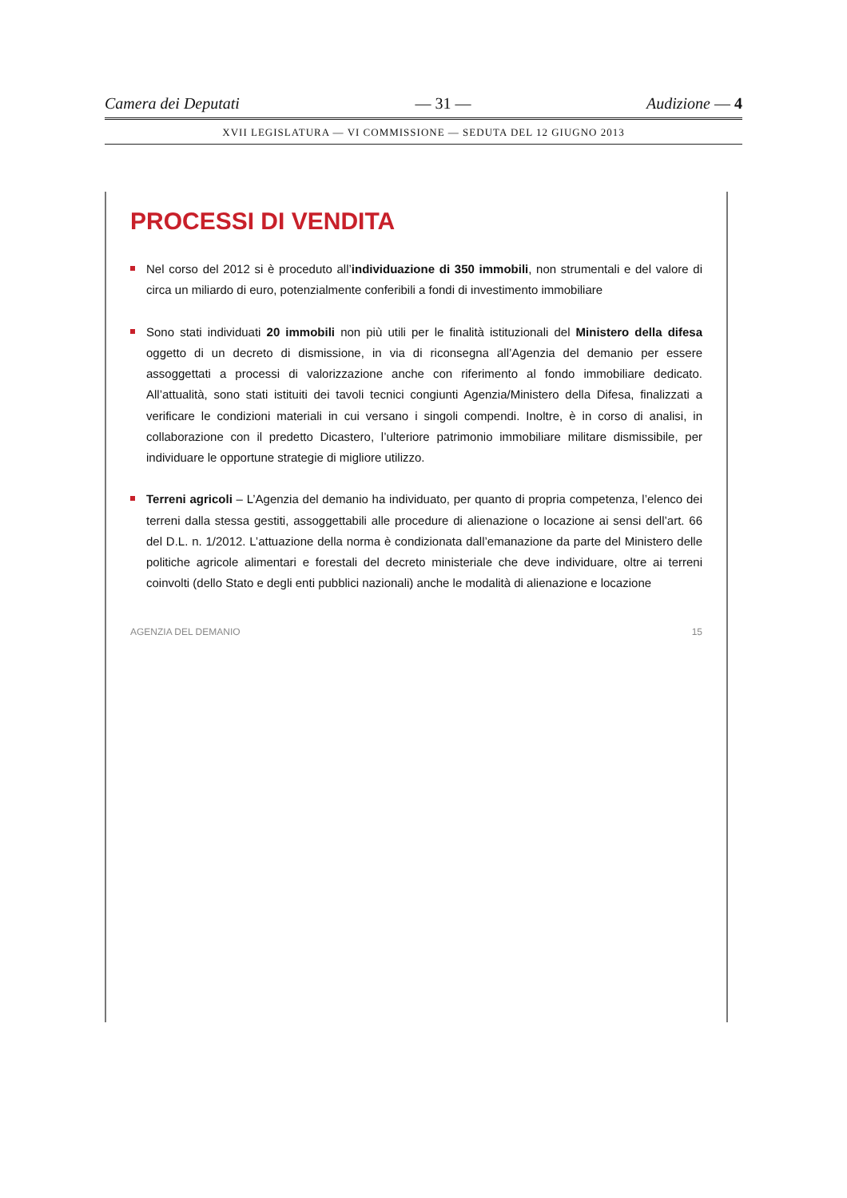Camera dei Deputati — 31 — Audizione — 4
XVII LEGISLATURA — VI COMMISSIONE — SEDUTA DEL 12 GIUGNO 2013
PROCESSI DI VENDITA
Nel corso del 2012 si è proceduto all’individuazione di 350 immobili, non strumentali e del valore di circa un miliardo di euro, potenzialmente conferibili a fondi di investimento immobiliare
Sono stati individuati 20 immobili non più utili per le finalità istituzionali del Ministero della difesa oggetto di un decreto di dismissione, in via di riconsegna all’Agenzia del demanio per essere assoggettati a processi di valorizzazione anche con riferimento al fondo immobiliare dedicato. All’attualità, sono stati istituiti dei tavoli tecnici congiunti Agenzia/Ministero della Difesa, finalizzati a verificare le condizioni materiali in cui versano i singoli compendi. Inoltre, è in corso di analisi, in collaborazione con il predetto Dicastero, l’ulteriore patrimonio immobiliare militare dismissibile, per individuare le opportune strategie di migliore utilizzo.
Terreni agricoli – L’Agenzia del demanio ha individuato, per quanto di propria competenza, l’elenco dei terreni dalla stessa gestiti, assoggettabili alle procedure di alienazione o locazione ai sensi dell’art. 66 del D.L. n. 1/2012. L’attuazione della norma è condizionata dall’emanazione da parte del Ministero delle politiche agricole alimentari e forestali del decreto ministeriale che deve individuare, oltre ai terreni coinvolti (dello Stato e degli enti pubblici nazionali) anche le modalità di alienazione e locazione
AGENZIA DEL DEMANIO 15